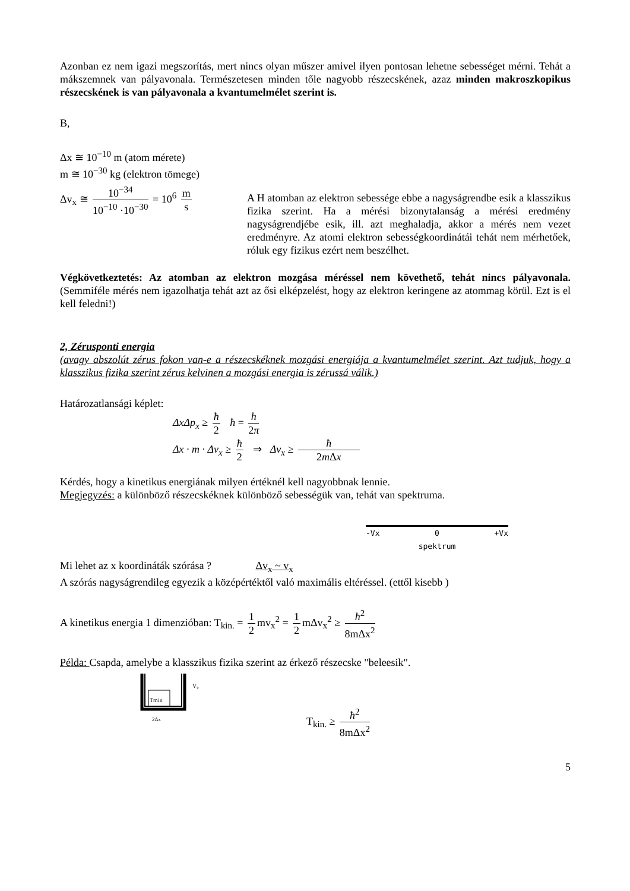Azonban ez nem igazi megszorítás, mert nincs olyan műszer amivel ilyen pontosan lehetne sebességet mérni. Tehát a mákszemnek van pályavonala. Természetesen minden tőle nagyobb részecskének, azaz minden makroszkopikus részecskének is van pályavonala a kvantumelmélet szerint is.
B,
Δx ≅ 10<sup>−10</sup> m (atom mérete)
m ≅ 10<sup>−30</sup> kg (elektron tömege)
Δv<sub>x</sub> ≅ 10<sup>−34</sup> 10<sup>−10</sup> ·10<sup>−30</sup> = 10<sup>6</sup> m s
A H atomban az elektron sebessége ebbe a nagyságrendbe esik a klasszikus fizika szerint. Ha a mérési bizonytalanság a mérési eredmény nagyságrendjébe esik, ill. azt meghaladja, akkor a mérés nem vezet eredményre. Az atomi elektron sebességkoordinátái tehát nem mérhetőek, róluk egy fizikus ezért nem beszélhet.
Végkövetkeztetés: Az atomban az elektron mozgása méréssel nem követhető, tehát nincs pályavonala. (Semmiféle mérés nem igazolhatja tehát azt az ősi elképzelést, hogy az elektron keringene az atommag körül. Ezt is el kell feledni!)
2, Zérusponti energia
(avagy abszolút zérus fokon van-e a részecskéknek mozgási energiája a kvantumelmélet szerint. Azt tudjuk, hogy a klasszikus fizika szerint zérus kelvinen a mozgási energia is zérussá válik.)
Határozatlansági képlet:
ΔxΔp<sub>x</sub> ≥ ħ 2 ħ = h 2π
Δx · m · Δv<sub>x</sub> ≥ ħ 2 ⇒ Δv<sub>x</sub> ≥ ħ 2m Δx
Kérdés, hogy a kinetikus energiának milyen értéknél kell nagyobbnak lennie.
Megjegyzés: a különböző részecskéknek különböző sebességük van, tehát van spektruma.
-Vx 0 +Vx
spektrum
Mi lehet az x koordináták szórása ? Δv<sub>x</sub> ~ v<sub>x</sub>
A szórás nagyságrendileg egyezik a középértéktől való maximális eltéréssel. (ettől kisebb )
A kinetikus energia 1 dimenzióban: T<sub>kin.</sub> = 1 2 mv<sub>x</sub><sup>2</sup> = 1 2 mΔv<sub>x</sub><sup>2</sup> ≥ ħ<sup>2</sup> 8mΔx<sup>2</sup>
Példa: Csapda, amelybe a klasszikus fizika szerint az érkező részecske "beleesik".
Tmin
V₀
2Δx
T<sub>kin.</sub> ≥ ħ<sup>2</sup> 8mΔx<sup>2</sup>
5